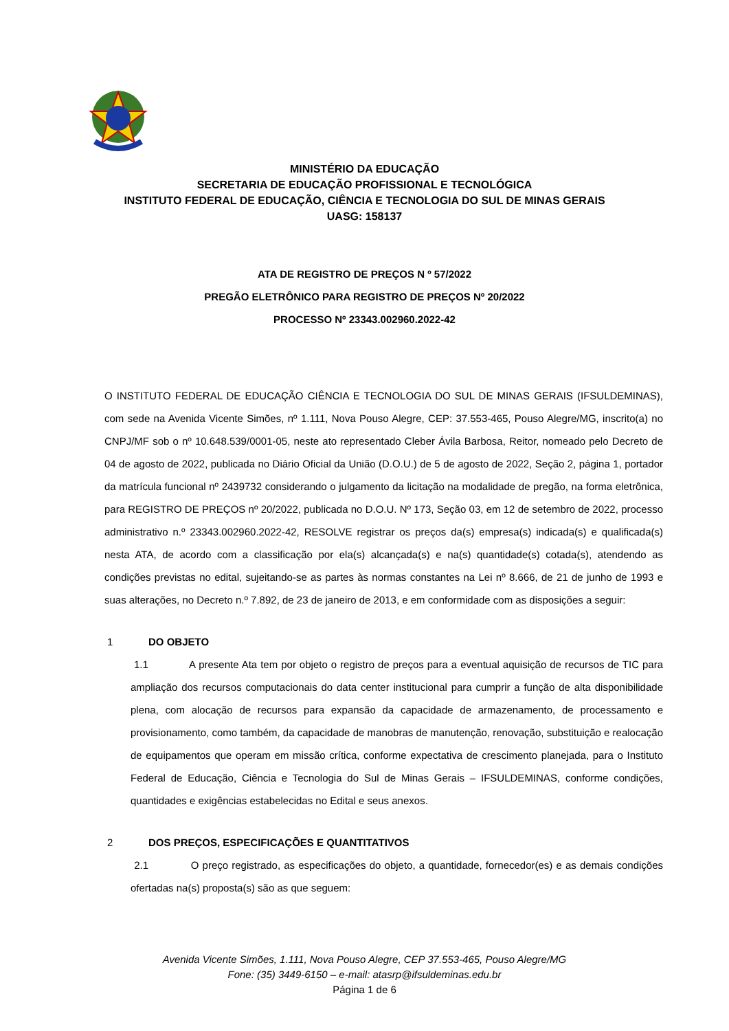MINISTÉRIO DA EDUCAÇÃO
SECRETARIA DE EDUCAÇÃO PROFISSIONAL E TECNOLÓGICA
INSTITUTO FEDERAL DE EDUCAÇÃO, CIÊNCIA E TECNOLOGIA DO SUL DE MINAS GERAIS
UASG: 158137
ATA DE REGISTRO DE PREÇOS N º 57/2022
PREGÃO ELETRÔNICO PARA REGISTRO DE PREÇOS Nº 20/2022
PROCESSO Nº 23343.002960.2022-42
O INSTITUTO FEDERAL DE EDUCAÇÃO CIÊNCIA E TECNOLOGIA DO SUL DE MINAS GERAIS (IFSULDEMINAS), com sede na Avenida Vicente Simões, nº 1.111, Nova Pouso Alegre, CEP: 37.553-465, Pouso Alegre/MG, inscrito(a) no CNPJ/MF sob o nº 10.648.539/0001-05, neste ato representado Cleber Ávila Barbosa, Reitor, nomeado pelo Decreto de 04 de agosto de 2022, publicada no Diário Oficial da União (D.O.U.) de 5 de agosto de 2022, Seção 2, página 1, portador da matrícula funcional nº 2439732 considerando o julgamento da licitação na modalidade de pregão, na forma eletrônica, para REGISTRO DE PREÇOS nº 20/2022, publicada no D.O.U. Nº 173, Seção 03, em 12 de setembro de 2022, processo administrativo n.º 23343.002960.2022-42, RESOLVE registrar os preços da(s) empresa(s) indicada(s) e qualificada(s) nesta ATA, de acordo com a classificação por ela(s) alcançada(s) e na(s) quantidade(s) cotada(s), atendendo as condições previstas no edital, sujeitando-se as partes às normas constantes na Lei nº 8.666, de 21 de junho de 1993 e suas alterações, no Decreto n.º 7.892, de 23 de janeiro de 2013, e em conformidade com as disposições a seguir:
1 DO OBJETO
1.1 A presente Ata tem por objeto o registro de preços para a eventual aquisição de recursos de TIC para ampliação dos recursos computacionais do data center institucional para cumprir a função de alta disponibilidade plena, com alocação de recursos para expansão da capacidade de armazenamento, de processamento e provisionamento, como também, da capacidade de manobras de manutenção, renovação, substituição e realocação de equipamentos que operam em missão crítica, conforme expectativa de crescimento planejada, para o Instituto Federal de Educação, Ciência e Tecnologia do Sul de Minas Gerais – IFSULDEMINAS, conforme condições, quantidades e exigências estabelecidas no Edital e seus anexos.
2 DOS PREÇOS, ESPECIFICAÇÕES E QUANTITATIVOS
2.1 O preço registrado, as especificações do objeto, a quantidade, fornecedor(es) e as demais condições ofertadas na(s) proposta(s) são as que seguem:
Avenida Vicente Simões, 1.111, Nova Pouso Alegre, CEP 37.553-465, Pouso Alegre/MG
Fone: (35) 3449-6150 – e-mail: atasrp@ifsuldeminas.edu.br
Página 1 de 6